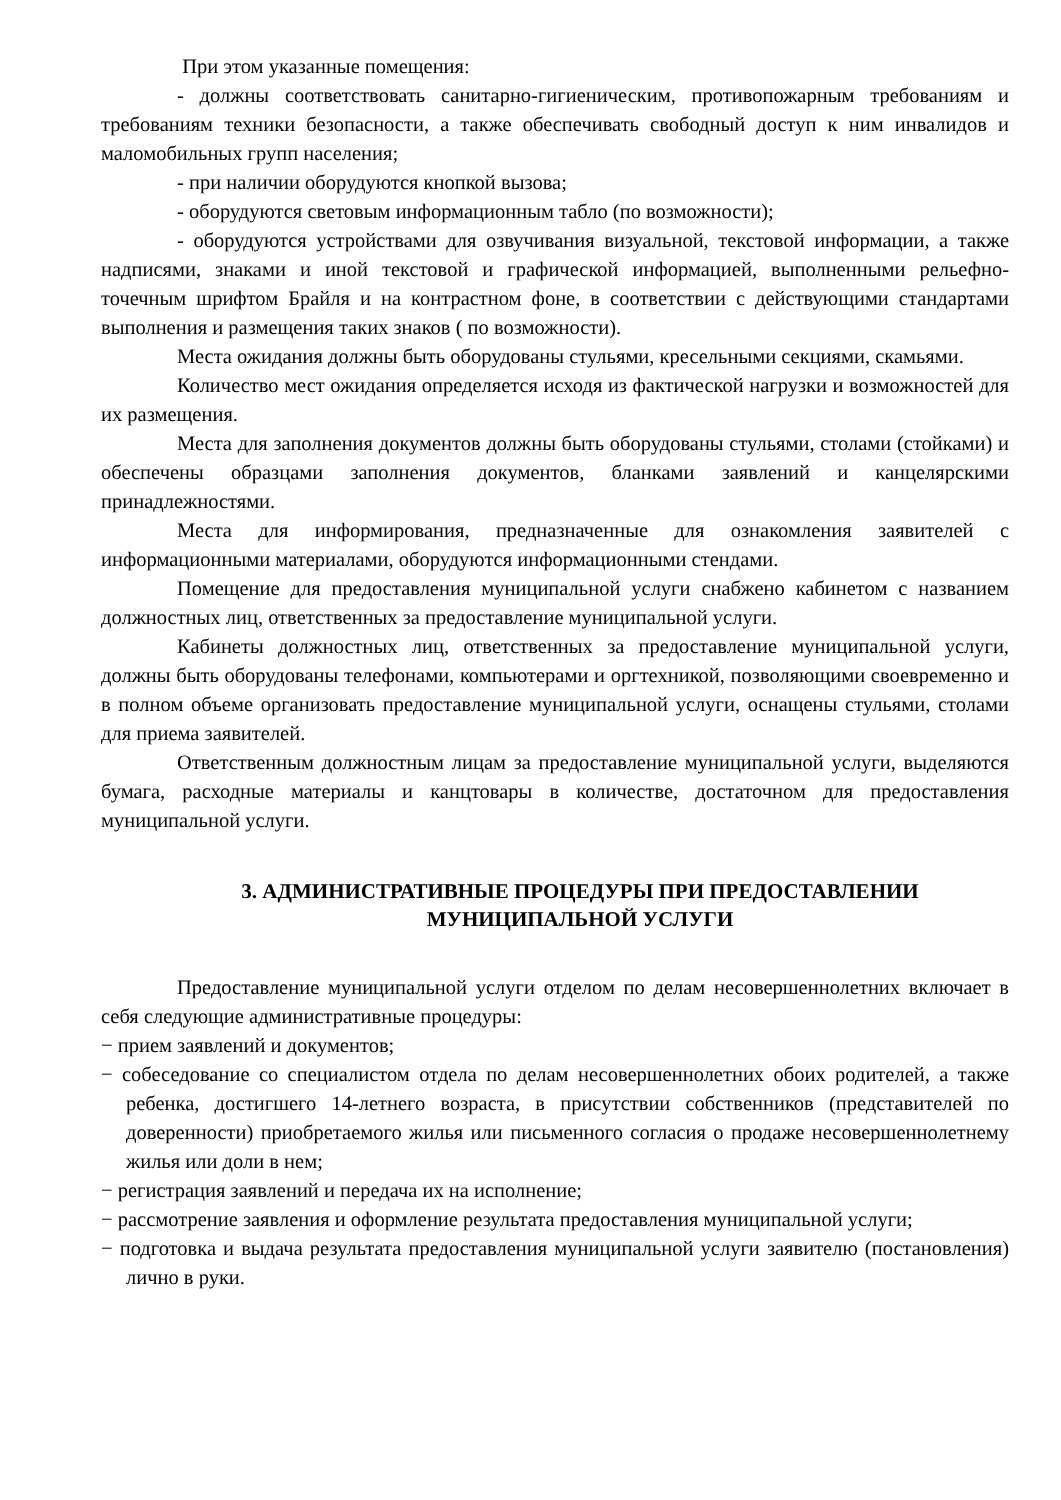При этом указанные помещения:
- должны соответствовать санитарно-гигиеническим, противопожарным требованиям и требованиям техники безопасности, а также обеспечивать свободный доступ к ним инвалидов и маломобильных групп населения;
- при наличии оборудуются кнопкой вызова;
- оборудуются световым информационным табло (по возможности);
- оборудуются устройствами для озвучивания визуальной, текстовой информации, а также надписями, знаками и иной текстовой и графической информацией, выполненными рельефно-точечным шрифтом Брайля и на контрастном фоне, в соответствии с действующими стандартами выполнения и размещения таких знаков ( по возможности).
Места ожидания должны быть оборудованы стульями, кресельными секциями, скамьями.
Количество мест ожидания определяется исходя из фактической нагрузки и возможностей для их размещения.
Места для заполнения документов должны быть оборудованы стульями, столами (стойками) и обеспечены образцами заполнения документов, бланками заявлений и канцелярскими принадлежностями.
Места для информирования, предназначенные для ознакомления заявителей с информационными материалами, оборудуются информационными стендами.
Помещение для предоставления муниципальной услуги снабжено кабинетом с названием должностных лиц, ответственных за предоставление муниципальной услуги.
Кабинеты должностных лиц, ответственных за предоставление муниципальной услуги, должны быть оборудованы телефонами, компьютерами и оргтехникой, позволяющими своевременно и в полном объеме организовать предоставление муниципальной услуги, оснащены стульями, столами для приема заявителей.
Ответственным должностным лицам за предоставление муниципальной услуги, выделяются бумага, расходные материалы и канцтовары в количестве, достаточном для предоставления муниципальной услуги.
3. АДМИНИСТРАТИВНЫЕ ПРОЦЕДУРЫ ПРИ ПРЕДОСТАВЛЕНИИ
МУНИЦИПАЛЬНОЙ УСЛУГИ
Предоставление муниципальной услуги отделом по делам несовершеннолетних включает в себя следующие административные процедуры:
− прием заявлений и документов;
− собеседование со специалистом отдела по делам несовершеннолетних обоих родителей, а также ребенка, достигшего 14-летнего возраста, в присутствии собственников (представителей по доверенности) приобретаемого жилья или письменного согласия о продаже несовершеннолетнему жилья или доли в нем;
− регистрация заявлений и передача их на исполнение;
− рассмотрение заявления и оформление результата предоставления муниципальной услуги;
− подготовка и выдача результата предоставления муниципальной услуги заявителю (постановления) лично в руки.